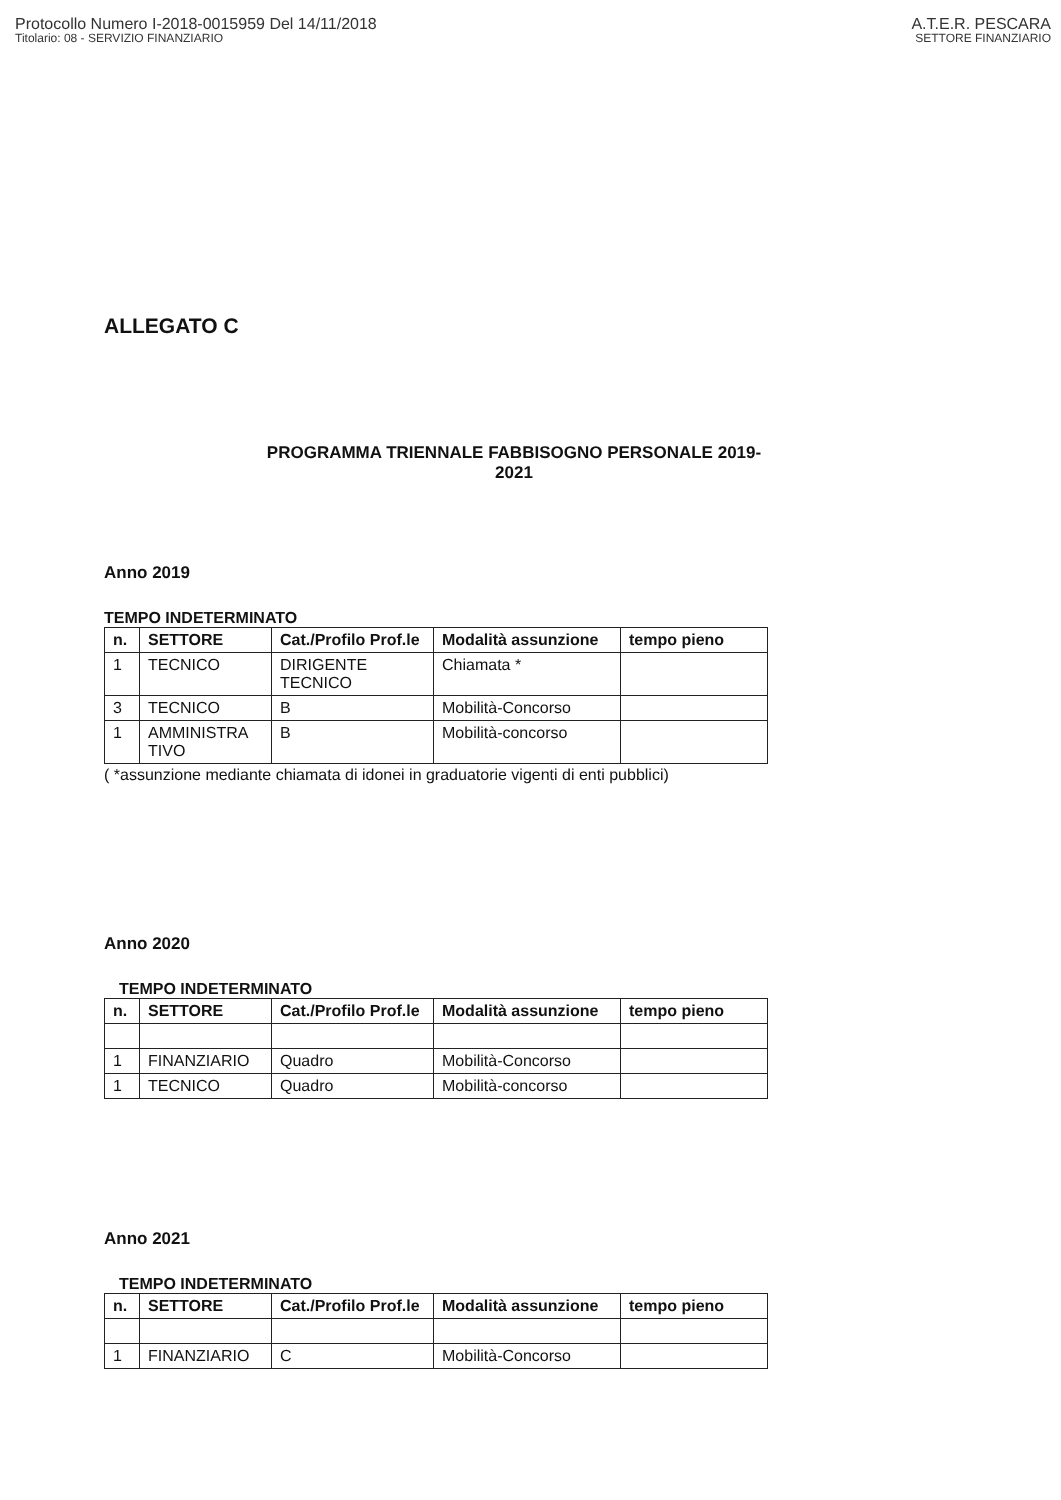Protocollo Numero I-2018-0015959 Del 14/11/2018
Titolario: 08 - SERVIZIO FINANZIARIO
A.T.E.R. PESCARA
SETTORE FINANZIARIO
ALLEGATO C
PROGRAMMA TRIENNALE FABBISOGNO PERSONALE 2019-2021
Anno 2019
TEMPO INDETERMINATO
| n. | SETTORE | Cat./Profilo Prof.le | Modalità assunzione | tempo pieno |
| --- | --- | --- | --- | --- |
| 1 | TECNICO | DIRIGENTE TECNICO | Chiamata * | |
| 3 | TECNICO | B | Mobilità-Concorso | |
| 1 | AMMINISTRA TIVO | B | Mobilità-concorso | |
( *assunzione mediante chiamata di idonei in graduatorie vigenti di enti pubblici)
Anno 2020
TEMPO INDETERMINATO
| n. | SETTORE | Cat./Profilo Prof.le | Modalità assunzione | tempo pieno |
| --- | --- | --- | --- | --- |
| 1 | FINANZIARIO | Quadro | Mobilità-Concorso | |
| 1 | TECNICO | Quadro | Mobilità-concorso | |
Anno 2021
TEMPO INDETERMINATO
| n. | SETTORE | Cat./Profilo Prof.le | Modalità assunzione | tempo pieno |
| --- | --- | --- | --- | --- |
| 1 | FINANZIARIO | C | Mobilità-Concorso | |